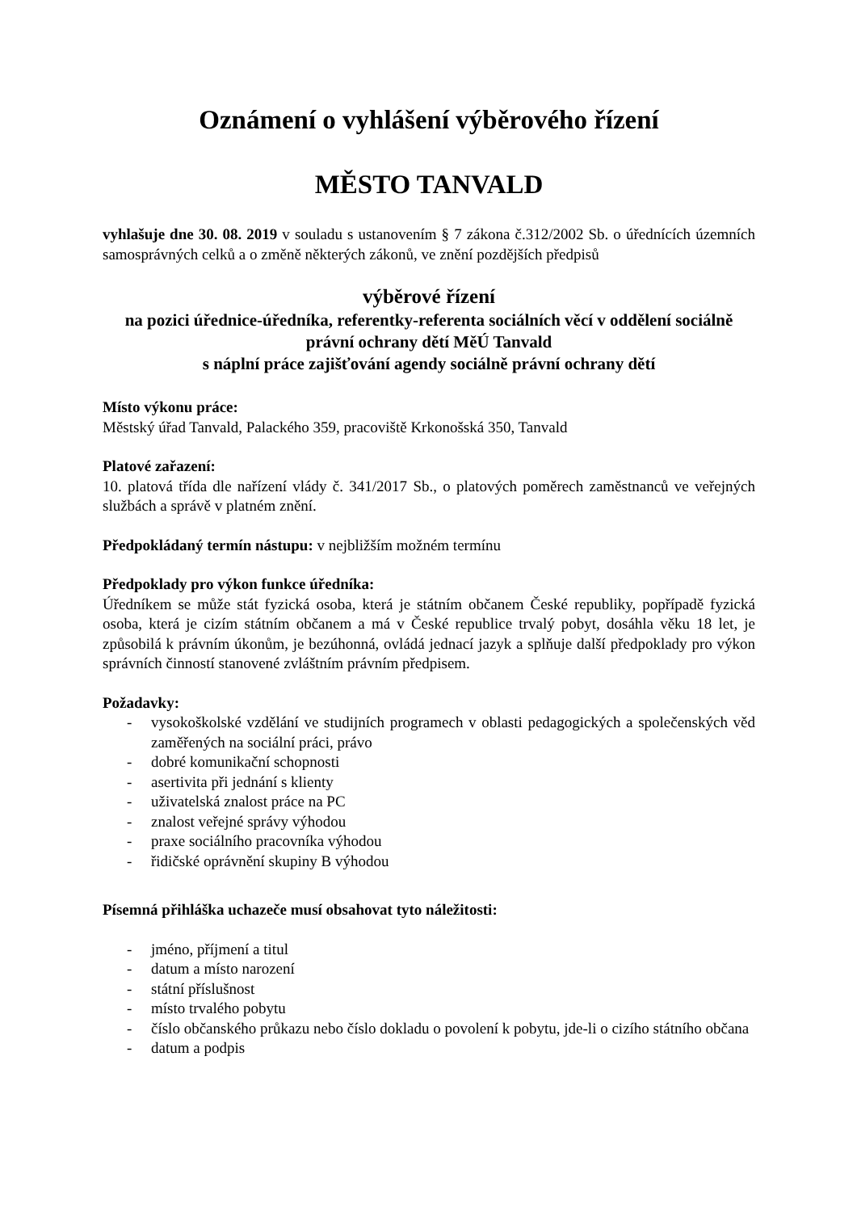Oznámení o vyhlášení výběrového řízení
MĚSTO TANVALD
vyhlašuje dne 30. 08. 2019 v souladu s ustanovením § 7 zákona č.312/2002 Sb. o úřednících územních samosprávných celků a o změně některých zákonů, ve znění pozdějších předpisů
výběrové řízení
na pozici úřednice-úředníka, referentky-referenta sociálních věcí v oddělení sociálně právní ochrany dětí MěÚ Tanvald
s náplní práce zajišťování agendy sociálně právní ochrany dětí
Místo výkonu práce:
Městský úřad Tanvald, Palackého 359, pracoviště Krkonošská 350, Tanvald
Platové zařazení:
10. platová třída dle nařízení vlády č. 341/2017 Sb., o platových poměrech zaměstnanců ve veřejných službách a správě v platném znění.
Předpokládaný termín nástupu: v nejbližším možném termínu
Předpoklady pro výkon funkce úředníka:
Úředníkem se může stát fyzická osoba, která je státním občanem České republiky, popřípadě fyzická osoba, která je cizím státním občanem a má v České republice trvalý pobyt, dosáhla věku 18 let, je způsobilá k právním úkonům, je bezúhonná, ovládá jednací jazyk a splňuje další předpoklady pro výkon správních činností stanovené zvláštním právním předpisem.
Požadavky:
- vysokoškolské vzdělání ve studijních programech v oblasti pedagogických a společenských věd zaměřených na sociální práci, právo
- dobré komunikační schopnosti
- asertivita při jednání s klienty
- uživatelská znalost práce na PC
- znalost veřejné správy výhodou
- praxe sociálního pracovníka výhodou
- řidičské oprávnění skupiny B výhodou
Písemná přihláška uchazeče musí obsahovat tyto náležitosti:
- jméno, příjmení a titul
- datum a místo narození
- státní příslušnost
- místo trvalého pobytu
- číslo občanského průkazu nebo číslo dokladu o povolení k pobytu, jde-li o cizího státního občana
- datum a podpis